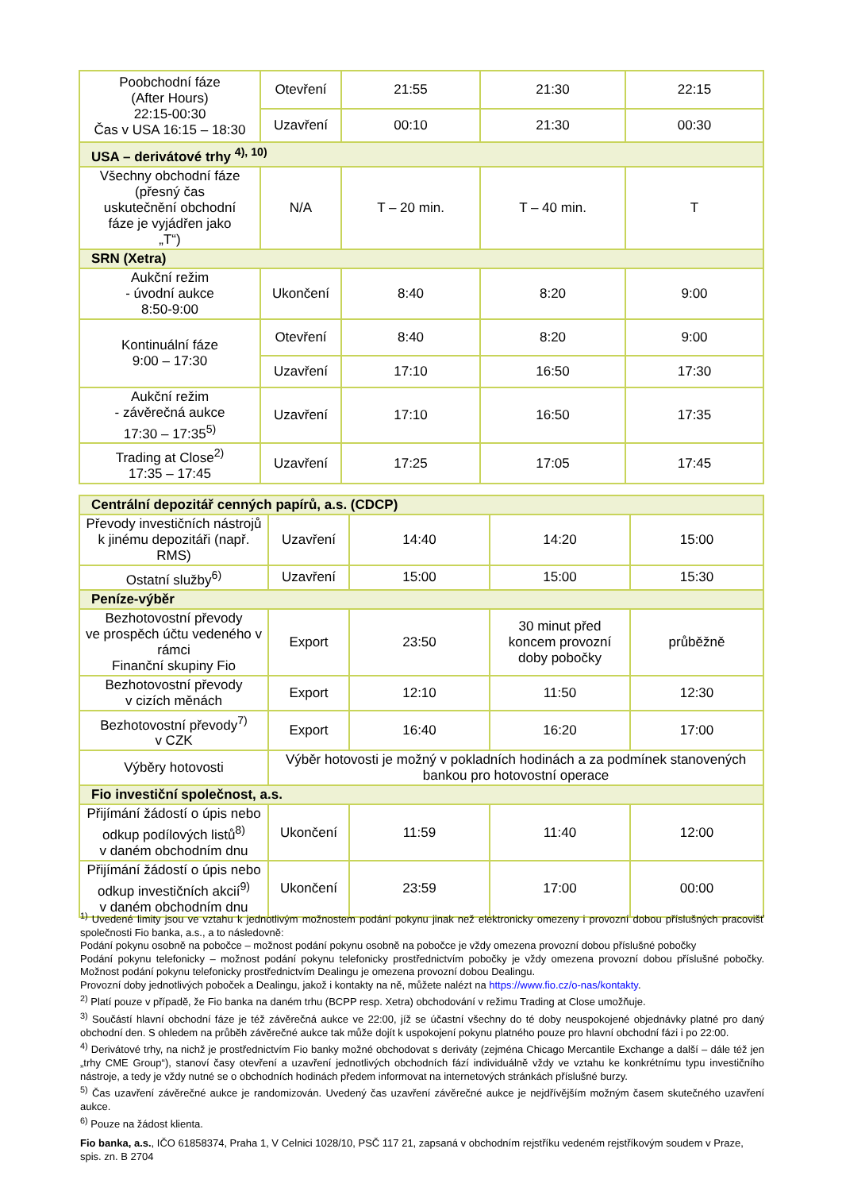| Poobchodní fáze (After Hours) 22:15-00:30 Čas v USA 16:15 – 18:30 | Otevření | 21:55 | 21:30 | 22:15 |
| | Uzavření | 00:10 | 21:30 | 00:30 |
| USA – derivátové trhy <sup>4), 10)</sup> | | | | |
| Všechny obchodní fáze (přesný čas uskutečnění obchodní fáze je vyjádřen jako „T“) | N/A | T – 20 min. | T – 40 min. | T |
| SRN (Xetra) | | | | |
| Aukční režim - úvodní aukce 8:50-9:00 | Ukončení | 8:40 | 8:20 | 9:00 |
| Kontinuální fáze 9:00 – 17:30 | Otevření | 8:40 | 8:20 | 9:00 |
| | Uzavření | 17:10 | 16:50 | 17:30 |
| Aukční režim - závěrečná aukce 17:30 – 17:35<sup>5)</sup> | Uzavření | 17:10 | 16:50 | 17:35 |
| Trading at Close<sup>2)</sup> 17:35 – 17:45 | Uzavření | 17:25 | 17:05 | 17:45 |
| Centrální depozitář cenných papírů, a.s. (CDCP) | | | | |
| Převody investičních nástrojů k jinému depozitáři (např. RMS) | Uzavření | 14:40 | 14:20 | 15:00 |
| Ostatní služby<sup>6)</sup> | Uzavření | 15:00 | 15:00 | 15:30 |
| Peníze-výběr | | | | |
| Bezhotovostní převody ve prospěch účtu vedeného v rámci Finanční skupiny Fio | Export | 23:50 | 30 minut před koncem provozní doby pobočky | průběžně |
| Bezhotovostní převody v cizích měnách | Export | 12:10 | 11:50 | 12:30 |
| Bezhotovostní převody<sup>7)</sup> v CZK | Export | 16:40 | 16:20 | 17:00 |
| Výběry hotovosti | Výběr hotovosti je možný v pokladních hodinách a za podmínek stanovených bankou pro hotovostní operace | | | |
| Fio investiční společnost, a.s. | | | | |
| Přijímání žádostí o úpis nebo odkup podílových listů<sup>8)</sup> v daném obchodním dnu | Ukončení | 11:59 | 11:40 | 12:00 |
| Přijímání žádostí o úpis nebo odkup investičních akcií<sup>9)</sup> v daném obchodním dnu | Ukončení | 23:59 | 17:00 | 00:00 |
<sup>1)</sup> Uvedené limity jsou ve vztahu k jednotlivým možnostem podání pokynu jinak než elektronicky omezeny i provozní dobou příslušných pracovišť společnosti Fio banka, a.s., a to následovně:
Podání pokynu osobně na pobočce – možnost podání pokynu osobně na pobočce je vždy omezena provozní dobou příslušné pobočky
Podání pokynu telefonicky – možnost podání pokynu telefonicky prostřednictvím pobočky je vždy omezena provozní dobou příslušné pobočky. Možnost podání pokynu telefonicky prostřednictvím Dealingu je omezena provozní dobou Dealingu.
Provozní doby jednotlivých poboček a Dealingu, jakož i kontakty na ně, můžete nalézt na https://www.fio.cz/o-nas/kontakty.
<sup>2)</sup> Platí pouze v případě, že Fio banka na daném trhu (BCPP resp. Xetra) obchodování v režimu Trading at Close umožňuje.
<sup>3)</sup> Součástí hlavní obchodní fáze je též závěrečná aukce ve 22:00, jíž se účastní všechny do té doby neuspokojené objednávky platné pro daný obchodní den. S ohledem na průběh závěrečné aukce tak může dojít k uspokojení pokynu platného pouze pro hlavní obchodní fázi i po 22:00.
<sup>4)</sup> Derivátové trhy, na nichž je prostřednictvím Fio banky možné obchodovat s deriváty (zejména Chicago Mercantile Exchange a další – dále též jen „trhy CME Group“), stanoví časy otevření a uzavření jednotlivých obchodních fází individuálně vždy ve vztahu ke konkrétnímu typu investičního nástroje, a tedy je vždy nutné se o obchodních hodinách předem informovat na internetových stránkách příslušné burzy.
<sup>5)</sup> Čas uzavření závěrečné aukce je randomizován. Uvedený čas uzavření závěrečné aukce je nejdřívějším možným časem skutečného uzavření aukce.
<sup>6)</sup> Pouze na žádost klienta.
Fio banka, a.s., IČO 61858374, Praha 1, V Celnici 1028/10, PSČ 117 21, zapsaná v obchodním rejstříku vedeném rejstříkovým soudem v Praze, spis. zn. B 2704